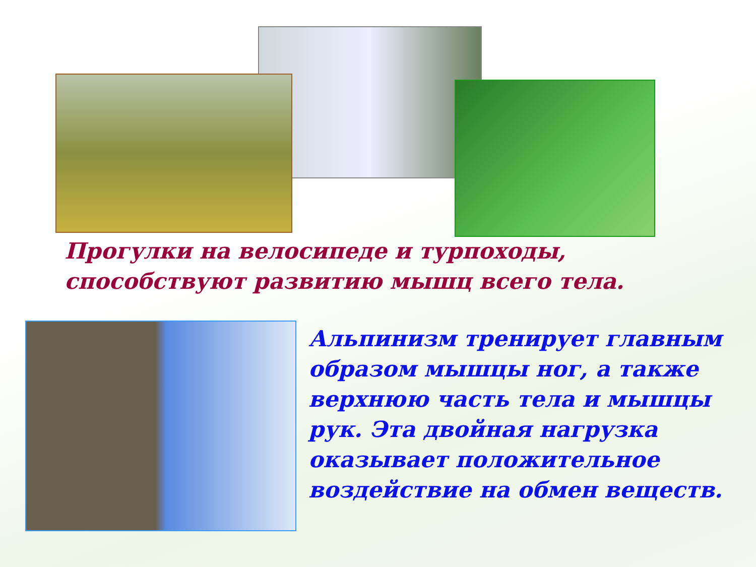Прогулки на велосипеде и турпоходы,
способствуют развитию мышц всего тела.
Альпинизм тренирует главным образом мышцы ног, а также верхнюю часть тела и мышцы рук. Эта двойная нагрузка оказывает положительное воздействие на обмен веществ.